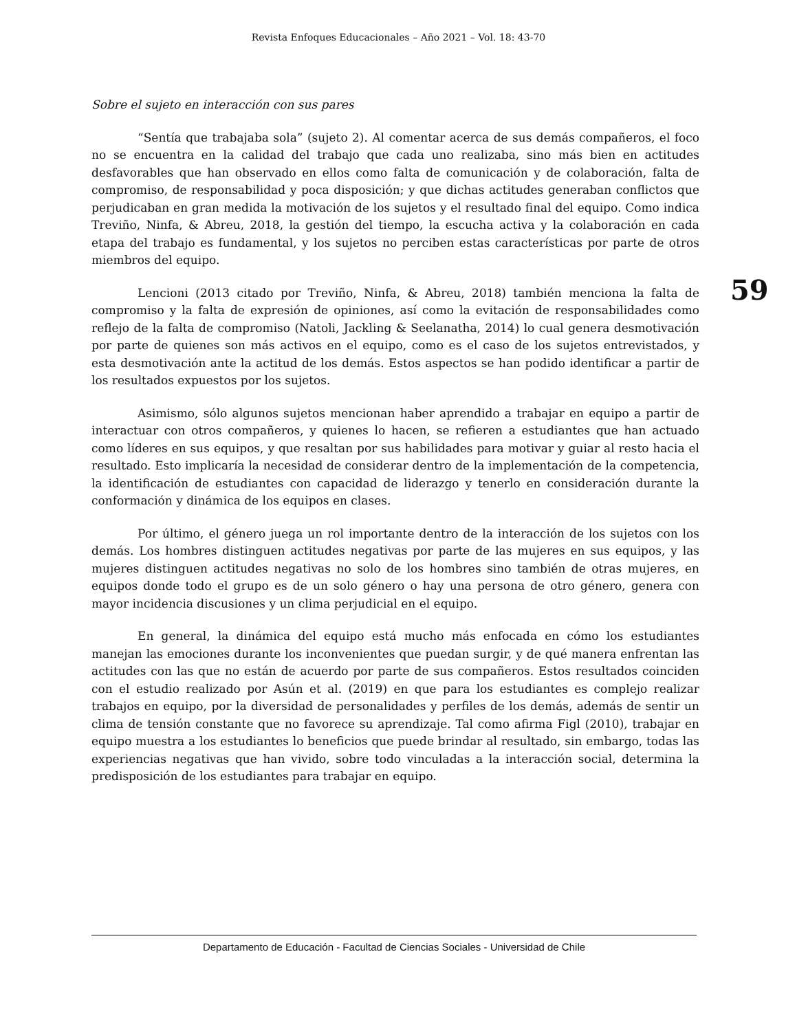Revista Enfoques Educacionales – Año 2021 – Vol. 18: 43-70
59
Sobre el sujeto en interacción con sus pares
“Sentía que trabajaba sola” (sujeto 2). Al comentar acerca de sus demás compañeros, el foco no se encuentra en la calidad del trabajo que cada uno realizaba, sino más bien en actitudes desfavorables que han observado en ellos como falta de comunicación y de colaboración, falta de compromiso, de responsabilidad y poca disposición; y que dichas actitudes generaban conflictos que perjudicaban en gran medida la motivación de los sujetos y el resultado final del equipo. Como indica Treviño, Ninfa, & Abreu, 2018, la gestión del tiempo, la escucha activa y la colaboración en cada etapa del trabajo es fundamental, y los sujetos no perciben estas características por parte de otros miembros del equipo.
Lencioni (2013 citado por Treviño, Ninfa, & Abreu, 2018) también menciona la falta de compromiso y la falta de expresión de opiniones, así como la evitación de responsabilidades como reflejo de la falta de compromiso (Natoli, Jackling & Seelanatha, 2014) lo cual genera desmotivación por parte de quienes son más activos en el equipo, como es el caso de los sujetos entrevistados, y esta desmotivación ante la actitud de los demás. Estos aspectos se han podido identificar a partir de los resultados expuestos por los sujetos.
Asimismo, sólo algunos sujetos mencionan haber aprendido a trabajar en equipo a partir de interactuar con otros compañeros, y quienes lo hacen, se refieren a estudiantes que han actuado como líderes en sus equipos, y que resaltan por sus habilidades para motivar y guiar al resto hacia el resultado. Esto implicaría la necesidad de considerar dentro de la implementación de la competencia, la identificación de estudiantes con capacidad de liderazgo y tenerlo en consideración durante la conformación y dinámica de los equipos en clases.
Por último, el género juega un rol importante dentro de la interacción de los sujetos con los demás. Los hombres distinguen actitudes negativas por parte de las mujeres en sus equipos, y las mujeres distinguen actitudes negativas no solo de los hombres sino también de otras mujeres, en equipos donde todo el grupo es de un solo género o hay una persona de otro género, genera con mayor incidencia discusiones y un clima perjudicial en el equipo.
En general, la dinámica del equipo está mucho más enfocada en cómo los estudiantes manejan las emociones durante los inconvenientes que puedan surgir, y de qué manera enfrentan las actitudes con las que no están de acuerdo por parte de sus compañeros. Estos resultados coinciden con el estudio realizado por Asún et al. (2019) en que para los estudiantes es complejo realizar trabajos en equipo, por la diversidad de personalidades y perfiles de los demás, además de sentir un clima de tensión constante que no favorece su aprendizaje. Tal como afirma Figl (2010), trabajar en equipo muestra a los estudiantes lo beneficios que puede brindar al resultado, sin embargo, todas las experiencias negativas que han vivido, sobre todo vinculadas a la interacción social, determina la predisposición de los estudiantes para trabajar en equipo.
Departamento de Educación - Facultad de Ciencias Sociales - Universidad de Chile